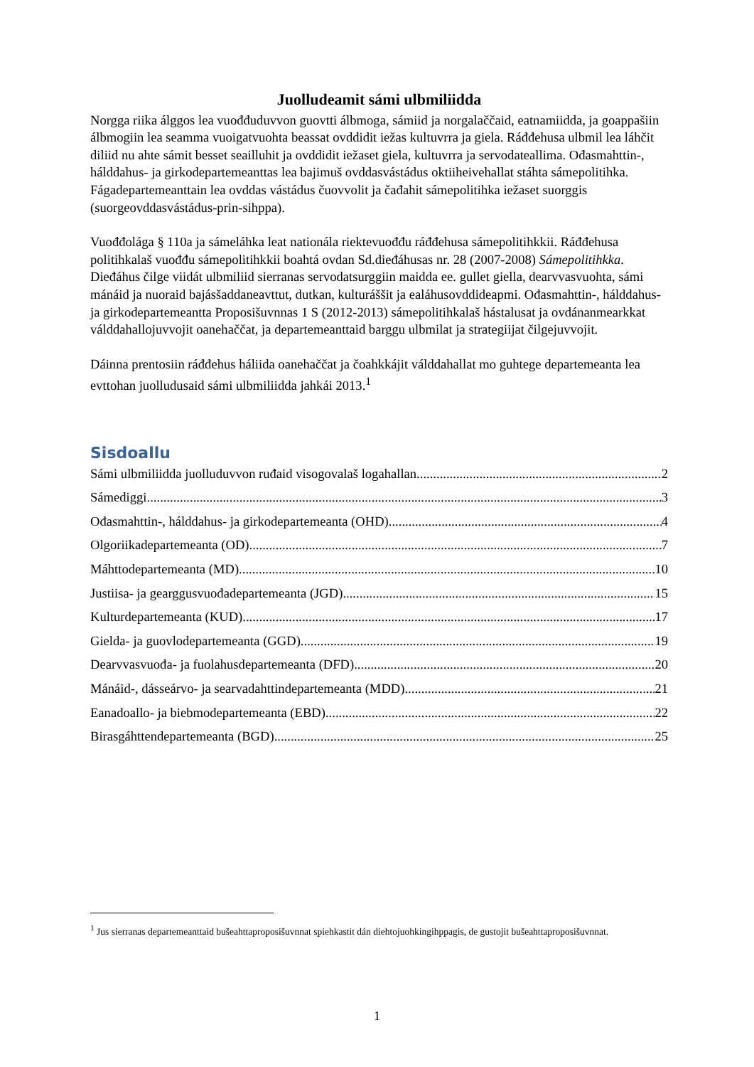Juolludeamit sámi ulbmiliidda
Norgga riika álggos lea vuođđuduvvon guovtti álbmoga, sámiid ja norgalaččaid, eatnamiidda, ja goappašiin álbmogiin lea seamma vuoigatvuohta beassat ovddidit iežas kultuvrra ja giela. Ráđđehusa ulbmil lea láhčit diliid nu ahte sámit besset seailluhit ja ovddidit iežaset giela, kultuvrra ja servodateallima. Ođasmahttin-, hálddahus- ja girkodepartemeanttas lea bajimuš ovddasvástádus oktiiheivehallat stáhta sámepolitihka. Fágadepartemeanttain lea ovddas vástádus čuovvolit ja čađahit sámepolitihka iežaset suorggis (suorgeovddasvástádus-prin-sihppa).
Vuođđolága § 110a ja sámeláhka leat nationála riektevuođđu ráđđehusa sámepolitihkkii. Ráđđehusa politihkalaš vuođđu sámepolitihkkii boahtá ovdan Sd.dieđáhusas nr. 28 (2007-2008) Sámepolitihkka. Dieđáhus čilge viidát ulbmiliid sierranas servodatsurggiin maidda ee. gullet giella, dearvvasvuohta, sámi mánáid ja nuoraid bajásšaddaneavttut, dutkan, kulturáššit ja ealáhusovddideapmi. Ođasmahttin-, hálddahus- ja girkodepartemeantta Proposišuvnnas 1 S (2012-2013) sámepolitihkalaš hástalusat ja ovdánanmearkkat válddahallojuvvojit oanehaččat, ja departemeanttaid barggu ulbmilat ja strategiijat čilgejuvvojit.
Dáinna prentosiin ráđđehus háliida oanehaččat ja čoahkkájit válddahallat mo guhtege departemeanta lea evttohan juolludusaid sámi ulbmiliidda jahkái 2013.<sup>1</sup>
Sisdoallu
Sámi ulbmiliidda juolluduvvon ruđaid visogovalaš logahallan 2
Sámediggi 3
Ođasmahttin-, hálddahus- ja girkodepartemeanta (OHD) 4
Olgoriikadepartemeanta (OD) 7
Máhttodepartemeanta (MD) 10
Justiisa- ja gearggusvuođadepartemeanta (JGD) 15
Kulturdepartemeanta (KUD) 17
Gielda- ja guovlodepartemeanta (GGD) 19
Dearvvasvuođa- ja fuolahusdepartemeanta (DFD) 20
Mánáid-, dásseárvo- ja searvadahttindepartemeanta (MDD) 21
Eanadoallo- ja biebmodepartemeanta (EBD) 22
Birasgáhttendepartemeanta (BGD) 25
<sup>1</sup> Jus sierranas departemeanttaid bušeahttaproposišuvnnat spiehkastit dán diehtojuohkingihppagis, de gustojit bušeahttaproposišuvnnat.
1